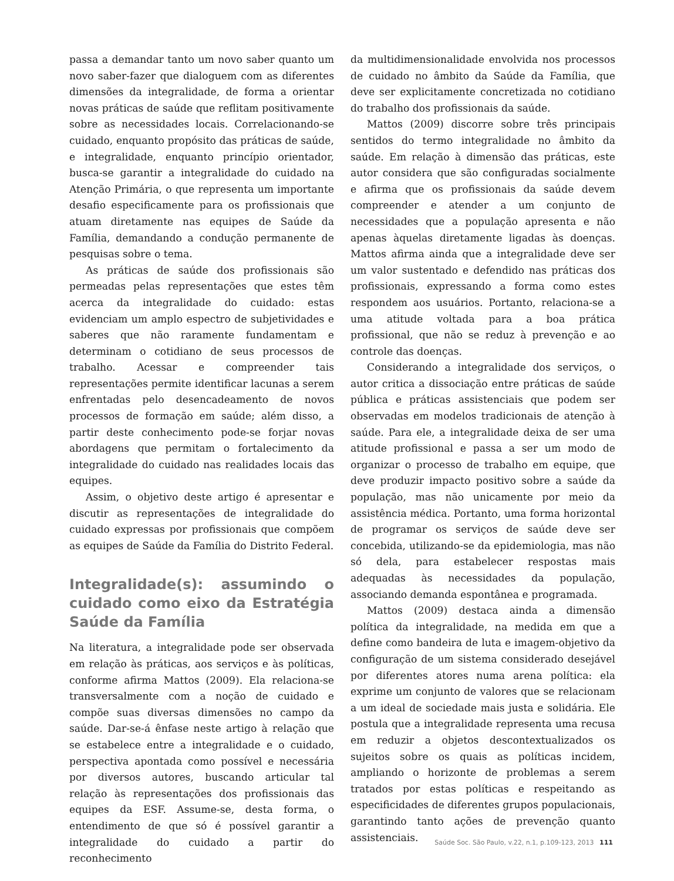passa a demandar tanto um novo saber quanto um novo saber-fazer que dialoguem com as diferentes dimensões da integralidade, de forma a orientar novas práticas de saúde que reflitam positivamente sobre as necessidades locais. Correlacionando-se cuidado, enquanto propósito das práticas de saúde, e integralidade, enquanto princípio orientador, busca-se garantir a integralidade do cuidado na Atenção Primária, o que representa um importante desafio especificamente para os profissionais que atuam diretamente nas equipes de Saúde da Família, demandando a condução permanente de pesquisas sobre o tema.
As práticas de saúde dos profissionais são permeadas pelas representações que estes têm acerca da integralidade do cuidado: estas evidenciam um amplo espectro de subjetividades e saberes que não raramente fundamentam e determinam o cotidiano de seus processos de trabalho. Acessar e compreender tais representações permite identificar lacunas a serem enfrentadas pelo desencadeamento de novos processos de formação em saúde; além disso, a partir deste conhecimento pode-se forjar novas abordagens que permitam o fortalecimento da integralidade do cuidado nas realidades locais das equipes.
Assim, o objetivo deste artigo é apresentar e discutir as representações de integralidade do cuidado expressas por profissionais que compõem as equipes de Saúde da Família do Distrito Federal.
Integralidade(s): assumindo o cuidado como eixo da Estratégia Saúde da Família
Na literatura, a integralidade pode ser observada em relação às práticas, aos serviços e às políticas, conforme afirma Mattos (2009). Ela relaciona-se transversalmente com a noção de cuidado e compõe suas diversas dimensões no campo da saúde. Dar-se-á ênfase neste artigo à relação que se estabelece entre a integralidade e o cuidado, perspectiva apontada como possível e necessária por diversos autores, buscando articular tal relação às representações dos profissionais das equipes da ESF. Assume-se, desta forma, o entendimento de que só é possível garantir a integralidade do cuidado a partir do reconhecimento
da multidimensionalidade envolvida nos processos de cuidado no âmbito da Saúde da Família, que deve ser explicitamente concretizada no cotidiano do trabalho dos profissionais da saúde.
Mattos (2009) discorre sobre três principais sentidos do termo integralidade no âmbito da saúde. Em relação à dimensão das práticas, este autor considera que são configuradas socialmente e afirma que os profissionais da saúde devem compreender e atender a um conjunto de necessidades que a população apresenta e não apenas àquelas diretamente ligadas às doenças. Mattos afirma ainda que a integralidade deve ser um valor sustentado e defendido nas práticas dos profissionais, expressando a forma como estes respondem aos usuários. Portanto, relaciona-se a uma atitude voltada para a boa prática profissional, que não se reduz à prevenção e ao controle das doenças.
Considerando a integralidade dos serviços, o autor critica a dissociação entre práticas de saúde pública e práticas assistenciais que podem ser observadas em modelos tradicionais de atenção à saúde. Para ele, a integralidade deixa de ser uma atitude profissional e passa a ser um modo de organizar o processo de trabalho em equipe, que deve produzir impacto positivo sobre a saúde da população, mas não unicamente por meio da assistência médica. Portanto, uma forma horizontal de programar os serviços de saúde deve ser concebida, utilizando-se da epidemiologia, mas não só dela, para estabelecer respostas mais adequadas às necessidades da população, associando demanda espontânea e programada.
Mattos (2009) destaca ainda a dimensão política da integralidade, na medida em que a define como bandeira de luta e imagem-objetivo da configuração de um sistema considerado desejável por diferentes atores numa arena política: ela exprime um conjunto de valores que se relacionam a um ideal de sociedade mais justa e solidária. Ele postula que a integralidade representa uma recusa em reduzir a objetos descontextualizados os sujeitos sobre os quais as políticas incidem, ampliando o horizonte de problemas a serem tratados por estas políticas e respeitando as especificidades de diferentes grupos populacionais, garantindo tanto ações de prevenção quanto assistenciais.
Saúde Soc. São Paulo, v.22, n.1, p.109-123, 2013 111